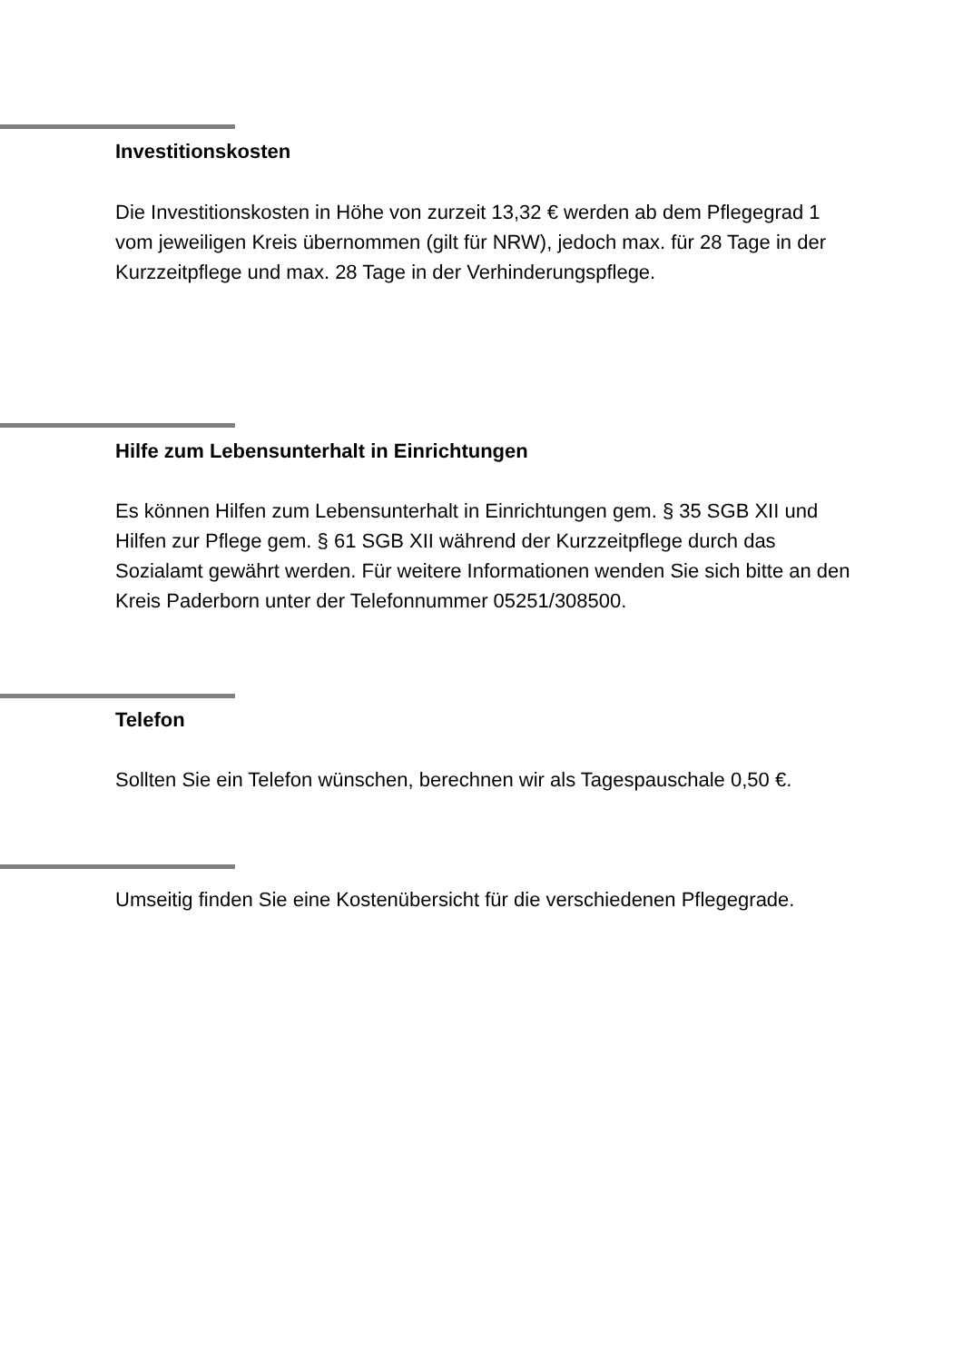Investitionskosten
Die Investitionskosten in Höhe von zurzeit 13,32 € werden ab dem Pflegegrad 1 vom jeweiligen Kreis übernommen (gilt für NRW), jedoch max. für 28 Tage in der Kurzzeitpflege und max. 28 Tage in der Verhinderungspflege.
Hilfe zum Lebensunterhalt in Einrichtungen
Es können Hilfen zum Lebensunterhalt in Einrichtungen gem. § 35 SGB XII und Hilfen zur Pflege gem. § 61 SGB XII während der Kurzzeitpflege durch das Sozialamt gewährt werden. Für weitere Informationen wenden Sie sich bitte an den Kreis Paderborn unter der Telefonnummer 05251/308500.
Telefon
Sollten Sie ein Telefon wünschen, berechnen wir als Tagespauschale 0,50 €.
Umseitig finden Sie eine Kostenübersicht für die verschiedenen Pflegegrade.